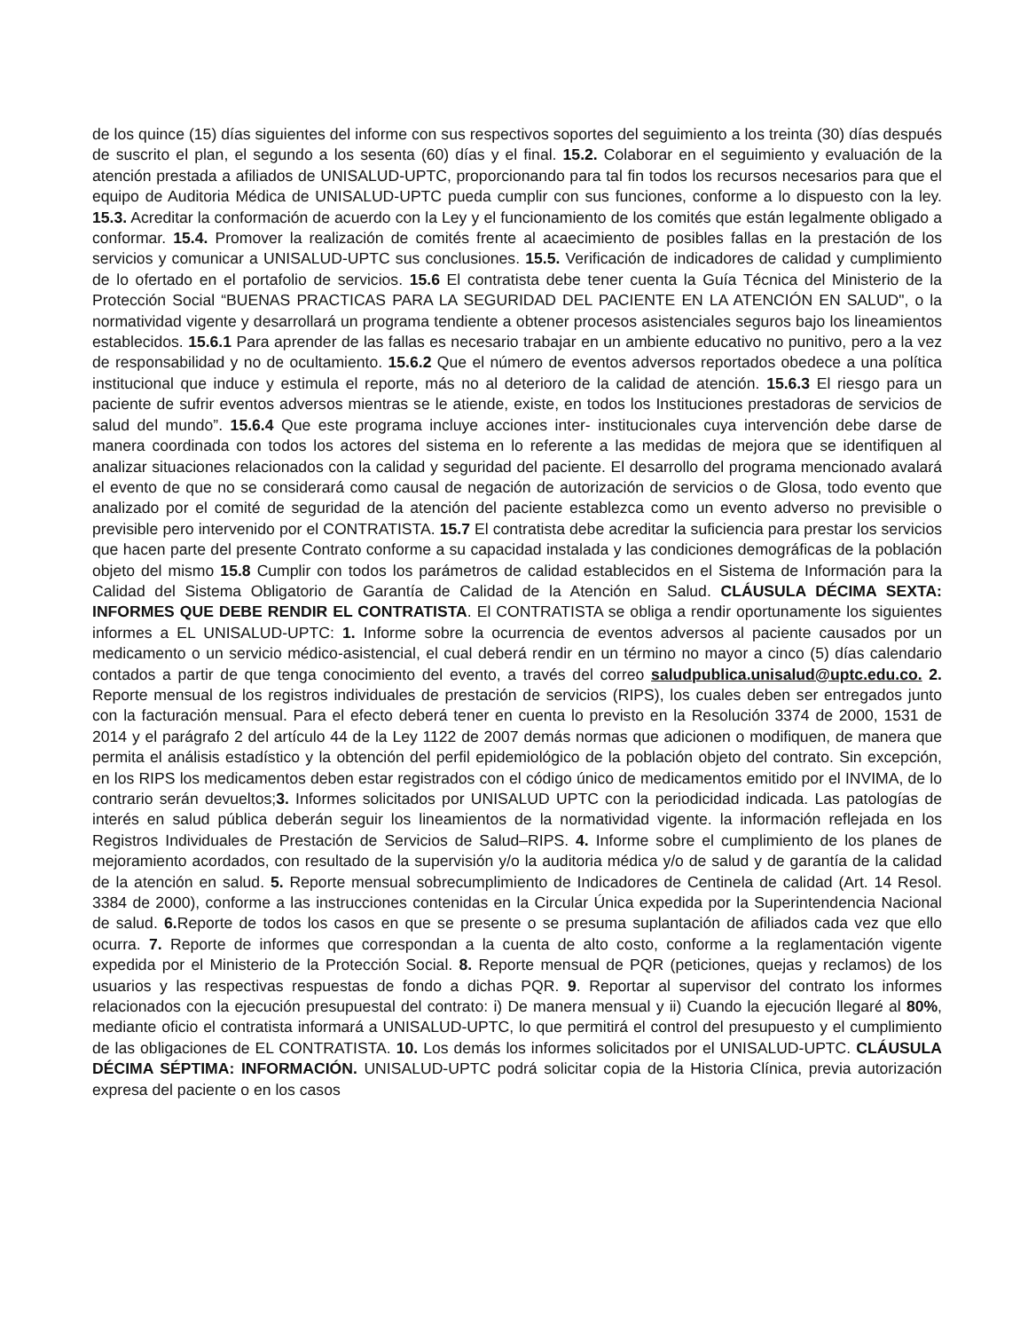de los quince (15) días siguientes del informe con sus respectivos soportes del seguimiento a los treinta (30) días después de suscrito el plan, el segundo a los sesenta (60) días y el final. 15.2. Colaborar en el seguimiento y evaluación de la atención prestada a afiliados de UNISALUD-UPTC, proporcionando para tal fin todos los recursos necesarios para que el equipo de Auditoria Médica de UNISALUD-UPTC pueda cumplir con sus funciones, conforme a lo dispuesto con la ley. 15.3. Acreditar la conformación de acuerdo con la Ley y el funcionamiento de los comités que están legalmente obligado a conformar. 15.4. Promover la realización de comités frente al acaecimiento de posibles fallas en la prestación de los servicios y comunicar a UNISALUD-UPTC sus conclusiones. 15.5. Verificación de indicadores de calidad y cumplimiento de lo ofertado en el portafolio de servicios. 15.6 El contratista debe tener cuenta la Guía Técnica del Ministerio de la Protección Social “BUENAS PRACTICAS PARA LA SEGURIDAD DEL PACIENTE EN LA ATENCIÓN EN SALUD", o la normatividad vigente y desarrollará un programa tendiente a obtener procesos asistenciales seguros bajo los lineamientos establecidos. 15.6.1 Para aprender de las fallas es necesario trabajar en un ambiente educativo no punitivo, pero a la vez de responsabilidad y no de ocultamiento. 15.6.2 Que el número de eventos adversos reportados obedece a una política institucional que induce y estimula el reporte, más no al deterioro de la calidad de atención. 15.6.3 El riesgo para un paciente de sufrir eventos adversos mientras se le atiende, existe, en todos los Instituciones prestadoras de servicios de salud del mundo”. 15.6.4 Que este programa incluye acciones inter- institucionales cuya intervención debe darse de manera coordinada con todos los actores del sistema en lo referente a las medidas de mejora que se identifiquen al analizar situaciones relacionados con la calidad y seguridad del paciente. El desarrollo del programa mencionado avalará el evento de que no se considerará como causal de negación de autorización de servicios o de Glosa, todo evento que analizado por el comité de seguridad de la atención del paciente establezca como un evento adverso no previsible o previsible pero intervenido por el CONTRATISTA. 15.7 El contratista debe acreditar la suficiencia para prestar los servicios que hacen parte del presente Contrato conforme a su capacidad instalada y las condiciones demográficas de la población objeto del mismo 15.8 Cumplir con todos los parámetros de calidad establecidos en el Sistema de Información para la Calidad del Sistema Obligatorio de Garantía de Calidad de la Atención en Salud. CLÁUSULA DÉCIMA SEXTA: INFORMES QUE DEBE RENDIR EL CONTRATISTA. El CONTRATISTA se obliga a rendir oportunamente los siguientes informes a EL UNISALUD-UPTC: 1. Informe sobre la ocurrencia de eventos adversos al paciente causados por un medicamento o un servicio médico-asistencial, el cual deberá rendir en un término no mayor a cinco (5) días calendario contados a partir de que tenga conocimiento del evento, a través del correo saludpublica.unisalud@uptc.edu.co. 2. Reporte mensual de los registros individuales de prestación de servicios (RIPS), los cuales deben ser entregados junto con la facturación mensual. Para el efecto deberá tener en cuenta lo previsto en la Resolución 3374 de 2000, 1531 de 2014 y el parágrafo 2 del artículo 44 de la Ley 1122 de 2007 demás normas que adicionen o modifiquen, de manera que permita el análisis estadístico y la obtención del perfil epidemiológico de la población objeto del contrato. Sin excepción, en los RIPS los medicamentos deben estar registrados con el código único de medicamentos emitido por el INVIMA, de lo contrario serán devueltos;3. Informes solicitados por UNISALUD UPTC con la periodicidad indicada. Las patologías de interés en salud pública deberán seguir los lineamientos de la normatividad vigente. la información reflejada en los Registros Individuales de Prestación de Servicios de Salud–RIPS. 4. Informe sobre el cumplimiento de los planes de mejoramiento acordados, con resultado de la supervisión y/o la auditoria médica y/o de salud y de garantía de la calidad de la atención en salud. 5. Reporte mensual sobrecumplimiento de Indicadores de Centinela de calidad (Art. 14 Resol. 3384 de 2000), conforme a las instrucciones contenidas en la Circular Única expedida por la Superintendencia Nacional de salud. 6. Reporte de todos los casos en que se presente o se presuma suplantación de afiliados cada vez que ello ocurra. 7. Reporte de informes que correspondan a la cuenta de alto costo, conforme a la reglamentación vigente expedida por el Ministerio de la Protección Social. 8. Reporte mensual de PQR (peticiones, quejas y reclamos) de los usuarios y las respectivas respuestas de fondo a dichas PQR. 9. Reportar al supervisor del contrato los informes relacionados con la ejecución presupuestal del contrato: i) De manera mensual y ii) Cuando la ejecución llegaré al 80%, mediante oficio el contratista informará a UNISALUD-UPTC, lo que permitirá el control del presupuesto y el cumplimiento de las obligaciones de EL CONTRATISTA. 10. Los demás los informes solicitados por el UNISALUD-UPTC. CLÁUSULA DÉCIMA SÉPTIMA: INFORMACIÓN. UNISALUD-UPTC podrá solicitar copia de la Historia Clínica, previa autorización expresa del paciente o en los casos